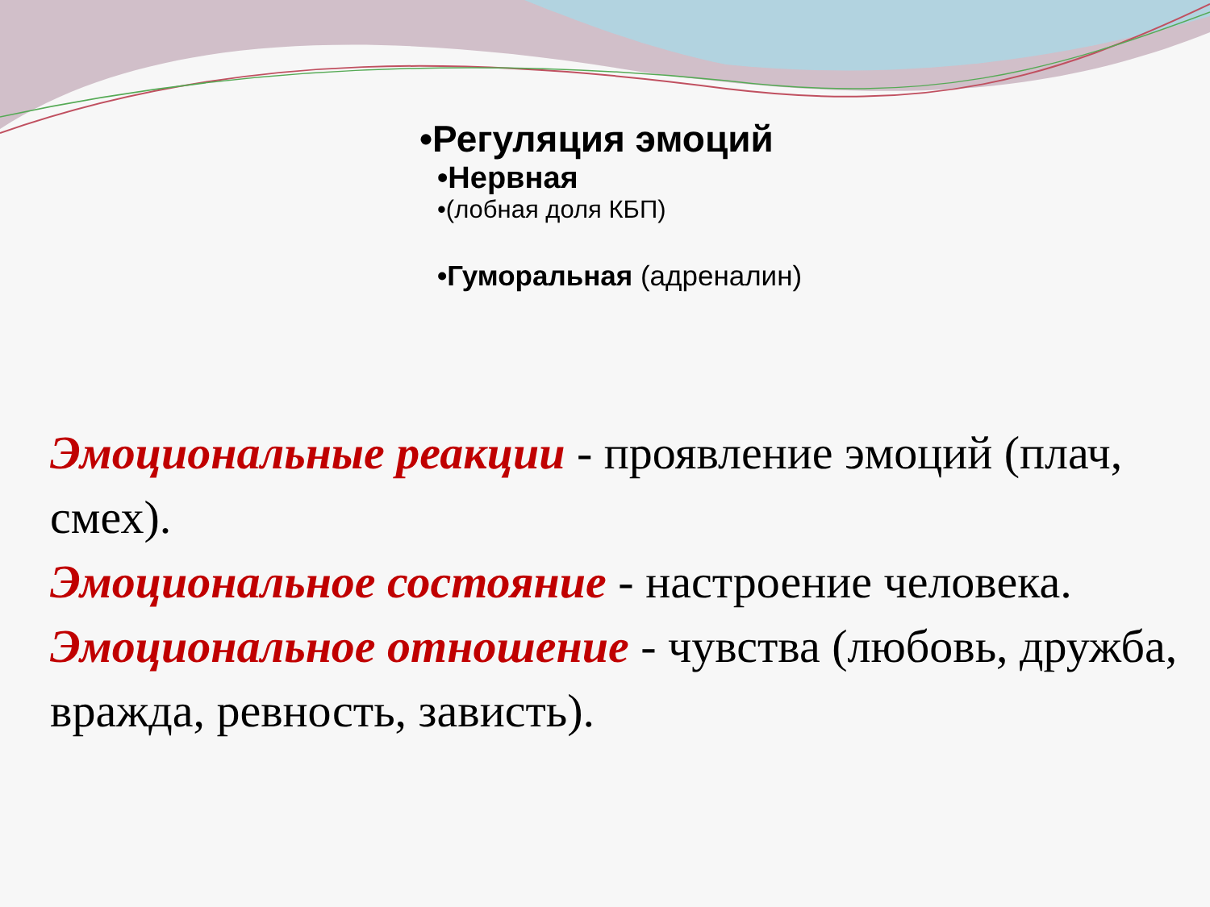•Регуляция эмоций
•Нервная
•(лобная доля КБП)
•Гуморальная (адреналин)
Эмоциональные реакции - проявление эмоций (плач, смех).
Эмоциональное состояние - настроение человека.
Эмоциональное отношение - чувства (любовь, дружба, вражда, ревность, зависть).